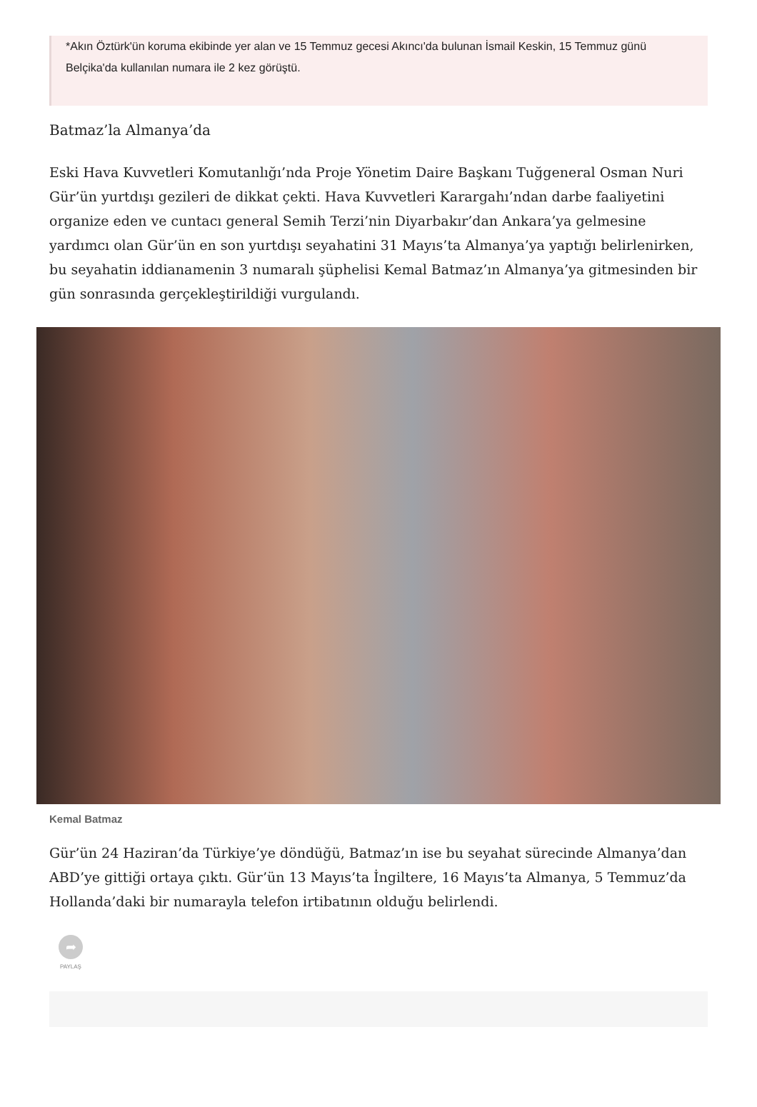*Akın Öztürk'ün koruma ekibinde yer alan ve 15 Temmuz gecesi Akıncı'da bulunan İsmail Keskin, 15 Temmuz günü Belçika'da kullanılan numara ile 2 kez görüştü.
Batmaz’la Almanya’da
Eski Hava Kuvvetleri Komutanlığı’nda Proje Yönetim Daire Başkanı Tuğgeneral Osman Nuri Gür’ün yurtdışı gezileri de dikkat çekti. Hava Kuvvetleri Karargahı’ndan darbe faaliyetini organize eden ve cuntacı general Semih Terzi’nin Diyarbakır’dan Ankara’ya gelmesine yardımcı olan Gür’ün en son yurtdışı seyahatini 31 Mayıs’ta Almanya’ya yaptığı belirlenirken, bu seyahatin iddianamenin 3 numaralı şüphelisi Kemal Batmaz’ın Almanya’ya gitmesinden bir gün sonrasında gerçekleştirildiği vurgulandı.
Kemal Batmaz
Gür’ün 24 Haziran’da Türkiye’ye döndüğü, Batmaz’ın ise bu seyahat sürecinde Almanya’dan ABD’ye gittiği ortaya çıktı. Gür’ün 13 Mayıs’ta İngiltere, 16 Mayıs’ta Almanya, 5 Temmuz’da Hollanda’daki bir numarayla telefon irtibatının olduğu belirlendi.
➦
PAYLAŞ